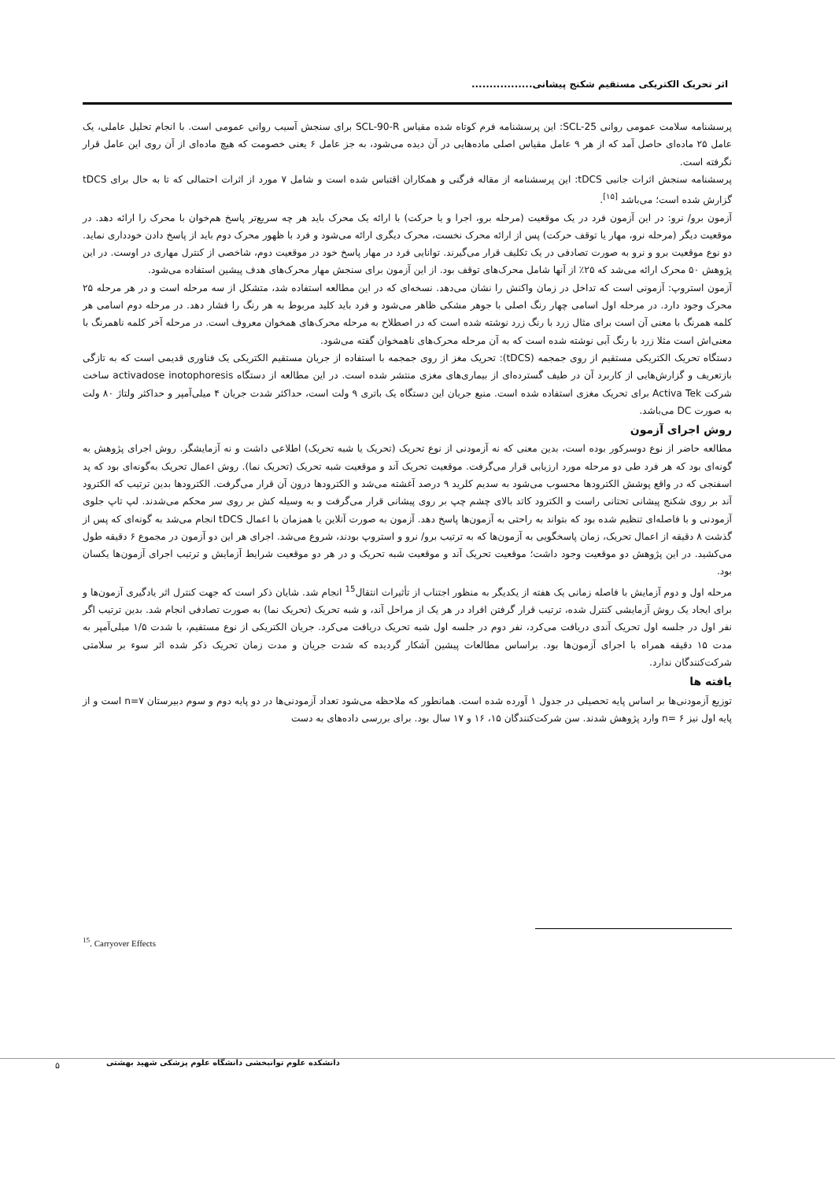اثر تحریک الکتریکی مستقیم شکنج پیشانی.................
پرسشنامه سلامت عمومی روانی SCL-25: این پرسشنامه فرم کوتاه شده مقیاس SCL-90-R برای سنجش آسیب روانی عمومی است. با انجام تحلیل عاملی، یک عامل ۲۵ ماده‌ای حاصل آمد که از هر ۹ عامل مقیاس اصلی ماده‌هایی در آن دیده می‌شود، به جز عامل ۶ یعنی خصومت که هیچ ماده‌ای از آن روی این عامل قرار نگرفته است.
پرسشنامه سنجش اثرات جانبی tDCS: این پرسشنامه از مقاله فرگنی و همکاران اقتباس شده است و شامل ۷ مورد از اثرات احتمالی که تا به حال برای tDCS گزارش شده است؛ می‌باشد <sup>[۱۵]</sup>.
آزمون برو/ نرو: در این آزمون فرد در یک موقعیت (مرحله برو، اجرا و یا حرکت) با ارائه یک محرک باید هر چه سریع‌تر پاسخ هم‌خوان با محرک را ارائه دهد. در موقعیت دیگر (مرحله نرو، مهار یا توقف حرکت) پس از ارائه محرک نخست، محرک دیگری ارائه می‌شود و فرد با ظهور محرک دوم باید از پاسخ دادن خودداری نماید. دو نوع موقعیت برو و نرو به صورت تصادفی در یک تکلیف قرار می‌گیرند. توانایی فرد در مهار پاسخ خود در موقعیت دوم، شاخصی از کنترل مهاری در اوست. در این پژوهش ۵۰ محرک ارائه می‌شد که ۲۵٪ از آنها شامل محرک‌های توقف بود. از این آزمون برای سنجش مهار محرک‌های هدف پیشین استفاده می‌شود.
آزمون استروپ: آزمونی است که تداخل در زمان واکنش را نشان می‌دهد. نسخه‌ای که در این مطالعه استفاده شد، متشکل از سه مرحله است و در هر مرحله ۲۵ محرک وجود دارد. در مرحله اول اسامی چهار رنگ اصلی با جوهر مشکی ظاهر می‌شود و فرد باید کلید مربوط به هر رنگ را فشار دهد. در مرحله دوم اسامی هر کلمه همرنگ با معنی آن است برای مثال زرد با رنگ زرد نوشته شده است که در اصطلاح به مرحله محرک‌های همخوان معروف است. در مرحله آخر کلمه ناهمرنگ با معنی‌اش است مثلا زرد با رنگ آبی نوشته شده است که به آن مرحله محرک‌های ناهمخوان گفته می‌شود.
دستگاه تحریک الکتریکی مستقیم از روی جمجمه (tDCS): تحریک مغز از روی جمجمه با استفاده از جریان مستقیم الکتریکی یک فناوری قدیمی است که به تازگی بازتعریف و گزارش‌هایی از کاربرد آن در طیف گسترده‌ای از بیماری‌های مغزی منتشر شده است. در این مطالعه از دستگاه activadose inotophoresis ساخت شرکت Activa Tek برای تحریک مغزی استفاده شده است. منبع جریان این دستگاه یک باتری ۹ ولت است، حداکثر شدت جریان ۴ میلی‌آمپر و حداکثر ولتاژ ۸۰ ولت به صورت DC می‌باشد.
روش اجرای آزمون
مطالعه حاضر از نوع دوسرکور بوده است، بدین معنی که نه آزمودنی از نوع تحریک (تحریک یا شبه تحریک) اطلاعی داشت و نه آزمایشگر. روش اجرای پژوهش به گونه‌ای بود که هر فرد طی دو مرحله مورد ارزیابی قرار می‌گرفت. موقعیت تحریک آند و موقعیت شبه تحریک (تحریک نما). روش اعمال تحریک به‌گونه‌ای بود که پد اسفنجی که در واقع پوشش الکترودها محسوب می‌شود به سدیم کلرید ۹ درصد آغشته می‌شد و الکترودها درون آن قرار می‌گرفت. الکترودها بدین ترتیب که الکترود آند بر روی شکنج پیشانی تحتانی راست و الکترود کاتد بالای چشم چپ بر روی پیشانی قرار می‌گرفت و به وسیله کش بر روی سر محکم می‌شدند. لپ تاپ جلوی آزمودنی و با فاصله‌ای تنظیم شده بود که بتواند به راحتی به آزمون‌ها پاسخ دهد. آزمون به صورت آنلاین یا همزمان با اعمال tDCS انجام می‌شد به گونه‌ای که پس از گذشت ۸ دقیقه از اعمال تحریک، زمان پاسخگویی به آزمون‌ها که به ترتیب برو/ نرو و استروپ بودند، شروع می‌شد. اجرای هر این دو آزمون در مجموع ۶ دقیقه طول می‌کشید. در این پژوهش دو موقعیت وجود داشت؛ موقعیت تحریک آند و موقعیت شبه تحریک و در هر دو موقعیت شرایط آزمایش و ترتیب اجرای آزمون‌ها یکسان بود.
مرحله اول و دوم آزمایش با فاصله زمانی یک هفته از یکدیگر به منظور اجتناب از تأثیرات انتقال<sup>15</sup> انجام شد. شایان ذکر است که جهت کنترل اثر یادگیری آزمون‌ها و برای ایجاد یک روش آزمایشی کنترل شده، ترتیب قرار گرفتن افراد در هر یک از مراحل آند، و شبه تحریک (تحریک نما) به صورت تصادفی انجام شد. بدین ترتیب اگر نفر اول در جلسه اول تحریک آندی دریافت می‌کرد، نفر دوم در جلسه اول شبه تحریک دریافت می‌کرد. جریان الکتریکی از نوع مستقیم، با شدت ۱/۵ میلی‌آمپر به مدت ۱۵ دقیقه همراه با اجرای آزمون‌ها بود. براساس مطالعات پیشین آشکار گردیده که شدت جریان و مدت زمان تحریک ذکر شده اثر سوء بر سلامتی شرکت‌کنندگان ندارد.
یافته ها
توزیع آزمودنی‌ها بر اساس پایه تحصیلی در جدول ۱ آورده شده است. همانطور که ملاحظه می‌شود تعداد آزمودنی‌ها در دو پایه دوم و سوم دبیرستان n=۷ است و از پایه اول نیز n= ۶ وارد پژوهش شدند. سن شرکت‌کنندگان ۱۵، ۱۶ و ۱۷ سال بود. برای بررسی داده‌های به دست
<sup>15</sup>. Carryover Effects
۵
دانشکده علوم توانبخشی دانشگاه علوم پزشکی شهید بهشتی